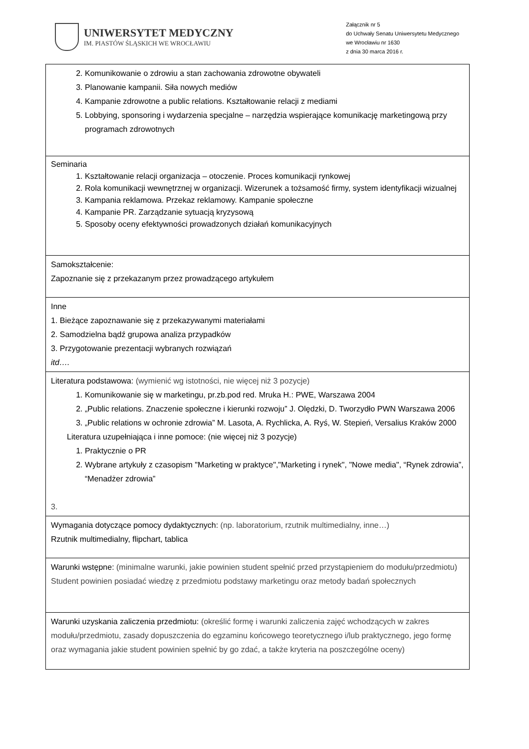UNIWERSYTET MEDYCZNY
IM. PIASTÓW ŚLĄSKICH WE WROCŁAWIU
Załącznik nr 5
do Uchwały Senatu Uniwersytetu Medycznego
we Wrocławiu nr 1630
z dnia 30 marca 2016 r.
| 2. Komunikowanie o zdrowiu a stan zachowania zdrowotne obywateli 3. Planowanie kampanii. Siła nowych mediów 4. Kampanie zdrowotne a public relations. Kształtowanie relacji z mediami 5. Lobbying, sponsoring i wydarzenia specjalne – narzędzia wspierające komunikację marketingową przy programach zdrowotnych |
| Seminaria 1. Kształtowanie relacji organizacja – otoczenie. Proces komunikacji rynkowej 2. Rola komunikacji wewnętrznej w organizacji. Wizerunek a tożsamość firmy, system identyfikacji wizualnej 3. Kampania reklamowa. Przekaz reklamowy. Kampanie społeczne 4. Kampanie PR. Zarządzanie sytuacją kryzysową 5. Sposoby oceny efektywności prowadzonych działań komunikacyjnych |
| Samokształcenie: Zapoznanie się z przekazanym przez prowadzącego artykułem |
| Inne 1. Bieżące zapoznawanie się z przekazywanymi materiałami 2. Samodzielna bądź grupowa analiza przypadków 3. Przygotowanie prezentacji wybranych rozwiązań itd…. |
| Literatura podstawowa: (wymienić wg istotności, nie więcej niż 3 pozycje) 1. Komunikowanie się w marketingu, pr.zb.pod red. Mruka H.: PWE, Warszawa 2004 2. „Public relations. Znaczenie społeczne i kierunki rozwoju” J. Olędzki, D. Tworzydło PWN Warszawa 2006 3. „Public relations w ochronie zdrowia” M. Lasota, A. Rychlicka, A. Ryś, W. Stepień, Versalius Kraków 2000 Literatura uzupełniająca i inne pomoce: (nie więcej niż 3 pozycje) 1. Praktycznie o PR 2. Wybrane artykuły z czasopism "Marketing w praktyce","Marketing i rynek", "Nowe media", “Rynek zdrowia”, “Menadżer zdrowia” 3. |
| Wymagania dotyczące pomocy dydaktycznych: (np. laboratorium, rzutnik multimedialny, inne…) Rzutnik multimedialny, flipchart, tablica |
| Warunki wstępne: (minimalne warunki, jakie powinien student spełnić przed przystąpieniem do modułu/przedmiotu) Student powinien posiadać wiedzę z przedmiotu podstawy marketingu oraz metody badań społecznych |
| Warunki uzyskania zaliczenia przedmiotu: (określić formę i warunki zaliczenia zajęć wchodzących w zakres modułu/przedmiotu, zasady dopuszczenia do egzaminu końcowego teoretycznego i/lub praktycznego, jego formę oraz wymagania jakie student powinien spełnić by go zdać, a także kryteria na poszczególne oceny) |